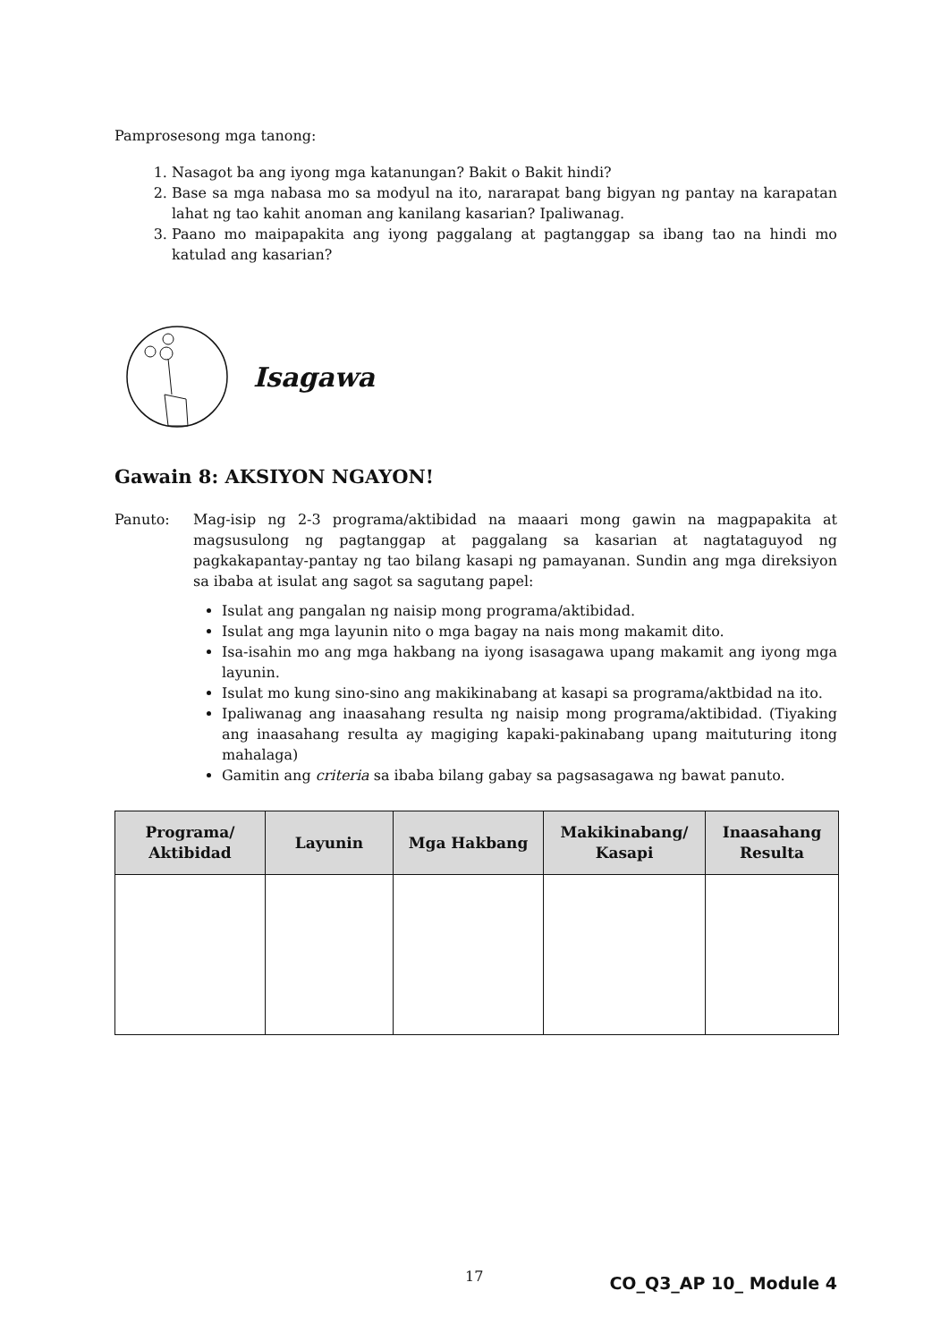Pamprosesong mga tanong:
1. Nasagot ba ang iyong mga katanungan? Bakit o Bakit hindi?
2. Base sa mga nabasa mo sa modyul na ito, nararapat bang bigyan ng pantay na karapatan lahat ng tao kahit anoman ang kanilang kasarian? Ipaliwanag.
3. Paano mo maipapakita ang iyong paggalang at pagtanggap sa ibang tao na hindi mo katulad ang kasarian?
Isagawa
Gawain 8: AKSIYON NGAYON!
Panuto: Mag-isip ng 2-3 programa/aktibidad na maaari mong gawin na magpapakita at magsusulong ng pagtanggap at paggalang sa kasarian at nagtataguyod ng pagkakapantay-pantay ng tao bilang kasapi ng pamayanan. Sundin ang mga direksiyon sa ibaba at isulat ang sagot sa sagutang papel:
Isulat ang pangalan ng naisip mong programa/aktibidad.
Isulat ang mga layunin nito o mga bagay na nais mong makamit dito.
Isa-isahin mo ang mga hakbang na iyong isasagawa upang makamit ang iyong mga layunin.
Isulat mo kung sino-sino ang makikinabang at kasapi sa programa/aktbidad na ito.
Ipaliwanag ang inaasahang resulta ng naisip mong programa/aktibidad. (Tiyaking ang inaasahang resulta ay magiging kapaki-pakinabang upang maituturing itong mahalaga)
Gamitin ang criteria sa ibaba bilang gabay sa pagsasagawa ng bawat panuto.
| Programa/ Aktibidad | Layunin | Mga Hakbang | Makikinabang/ Kasapi | Inaasahang Resulta |
| --- | --- | --- | --- | --- |
17 CO_Q3_AP 10_ Module 4